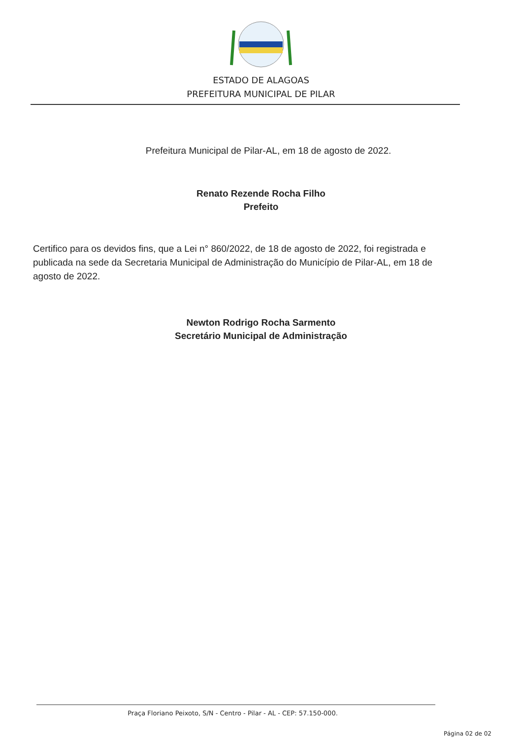ESTADO DE ALAGOAS
PREFEITURA MUNICIPAL DE PILAR
Prefeitura Municipal de Pilar-AL, em 18 de agosto de 2022.
Renato Rezende Rocha Filho
Prefeito
Certifico para os devidos fins, que a Lei n° 860/2022, de 18 de agosto de 2022, foi registrada e publicada na sede da Secretaria Municipal de Administração do Município de Pilar-AL, em 18 de agosto de 2022.
Newton Rodrigo Rocha Sarmento
Secretário Municipal de Administração
Praça Floriano Peixoto, S/N - Centro - Pilar - AL - CEP: 57.150-000.
Página 02 de 02